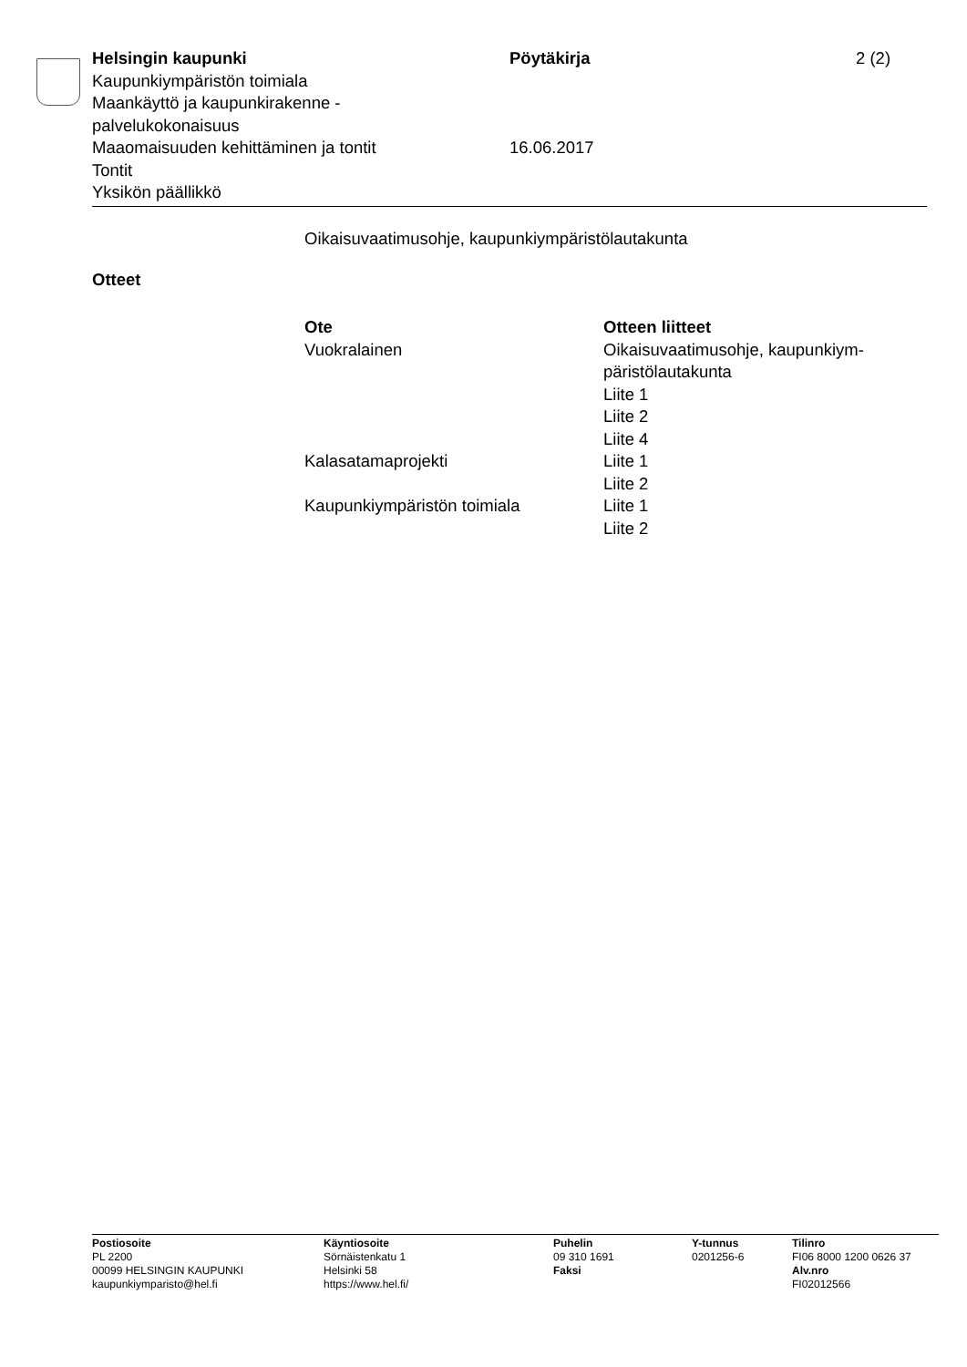Helsingin kaupunki Pöytäkirja 2 (2)
Kaupunkiympäristön toimiala
Maankäyttö ja kaupunkirakenne -
palvelukokonaisuus
Maaomaisuuden kehittäminen ja tontit 16.06.2017
Tontit
Yksikön päällikkö
Oikaisuvaatimusohje, kaupunkiympäristölautakunta
Otteet
| Ote | Otteen liitteet |
| --- | --- |
| Vuokralainen | Oikaisuvaatimusohje, kaupunkiym- päristölautakunta Liite 1 Liite 2 Liite 4 |
| Kalasatamaprojekti | Liite 1 Liite 2 |
| Kaupunkiympäristön toimiala | Liite 1 Liite 2 |
Postiosoite
PL 2200
00099 HELSINGIN KAUPUNKI
kaupunkiymparisto@hel.fi
Käyntiosoite
Sörnäistenkatu 1
Helsinki 58
https://www.hel.fi/
Puhelin
09 310 1691
Faksi
Y-tunnus
0201256-6
Tilinro
FI06 8000 1200 0626 37
Alv.nro
FI02012566